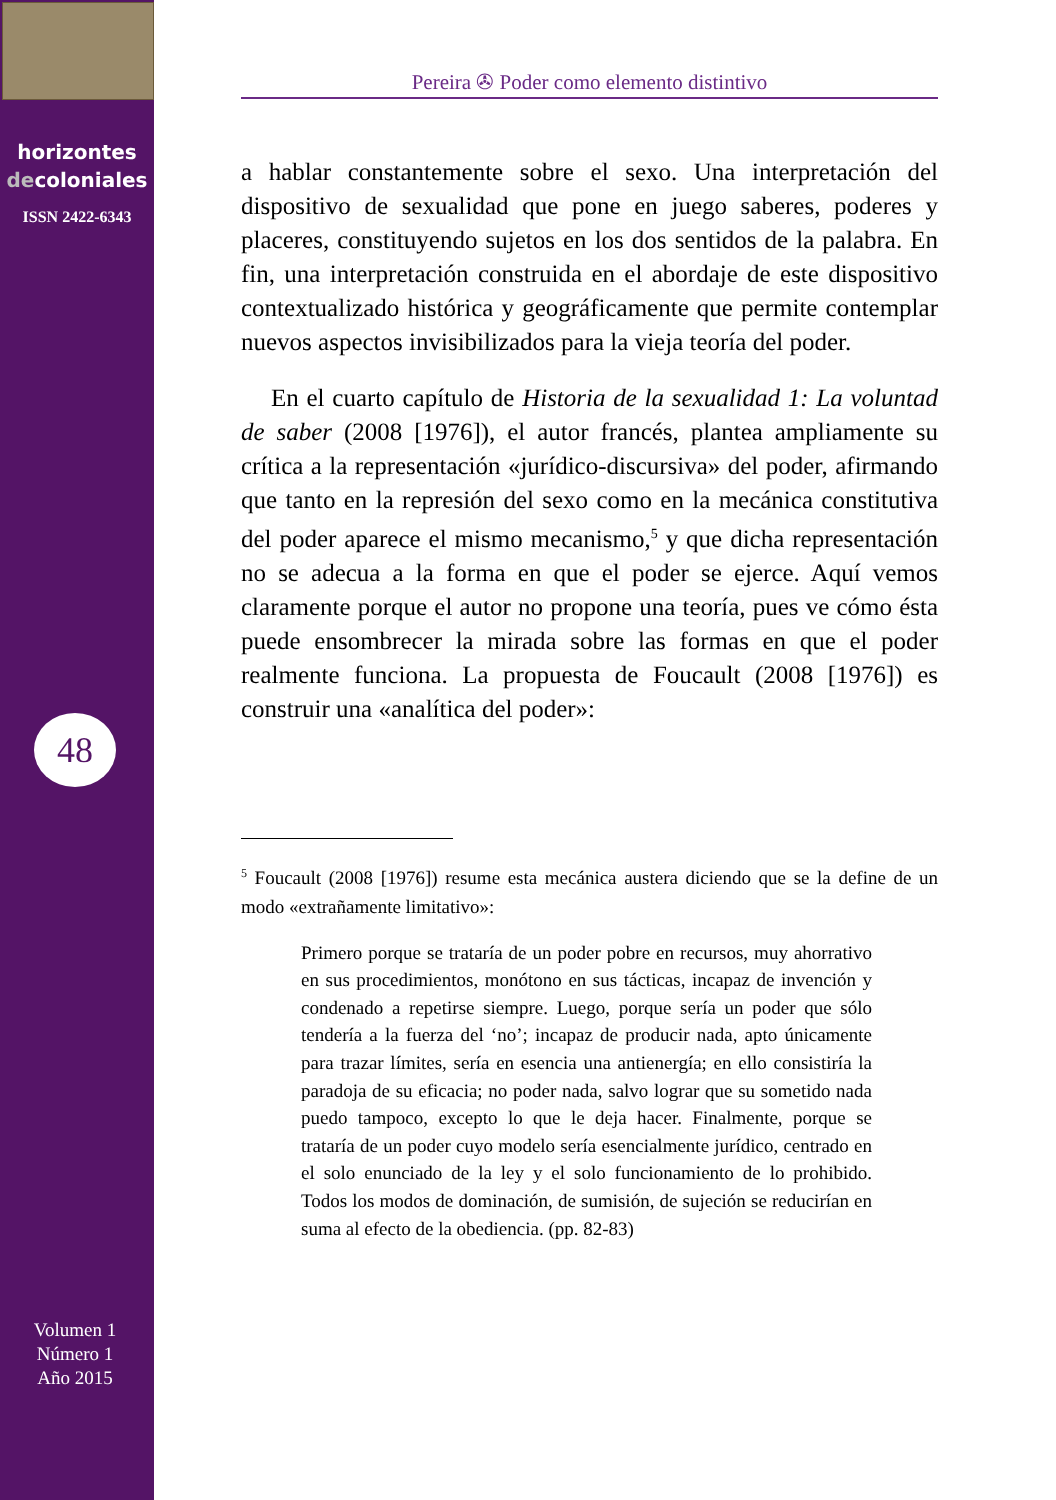horizontes
decoloniales
ISSN 2422-6343
48
Volumen 1
Número 1
Año 2015
Pereira ✇ Poder como elemento distintivo
a hablar constantemente sobre el sexo. Una interpretación del dispositivo de sexualidad que pone en juego saberes, poderes y placeres, constituyendo sujetos en los dos sentidos de la palabra. En fin, una interpretación construida en el abordaje de este dispositivo contextualizado histórica y geográficamente que permite contemplar nuevos aspectos invisibilizados para la vieja teoría del poder.
En el cuarto capítulo de Historia de la sexualidad 1: La voluntad de saber (2008 [1976]), el autor francés, plantea ampliamente su crítica a la representación «jurídico-discursiva» del poder, afirmando que tanto en la represión del sexo como en la mecánica constitutiva del poder aparece el mismo mecanismo,<sup>5</sup> y que dicha representación no se adecua a la forma en que el poder se ejerce. Aquí vemos claramente porque el autor no propone una teoría, pues ve cómo ésta puede ensombrecer la mirada sobre las formas en que el poder realmente funciona. La propuesta de Foucault (2008 [1976]) es construir una «analítica del poder»:
<sup>5</sup> Foucault (2008 [1976]) resume esta mecánica austera diciendo que se la define de un modo «extrañamente limitativo»:
Primero porque se trataría de un poder pobre en recursos, muy ahorrativo en sus procedimientos, monótono en sus tácticas, incapaz de invención y condenado a repetirse siempre. Luego, porque sería un poder que sólo tendería a la fuerza del ‘no’; incapaz de producir nada, apto únicamente para trazar límites, sería en esencia una antienergía; en ello consistiría la paradoja de su eficacia; no poder nada, salvo lograr que su sometido nada puedo tampoco, excepto lo que le deja hacer. Finalmente, porque se trataría de un poder cuyo modelo sería esencialmente jurídico, centrado en el solo enunciado de la ley y el solo funcionamiento de lo prohibido. Todos los modos de dominación, de sumisión, de sujeción se reducirían en suma al efecto de la obediencia. (pp. 82-83)